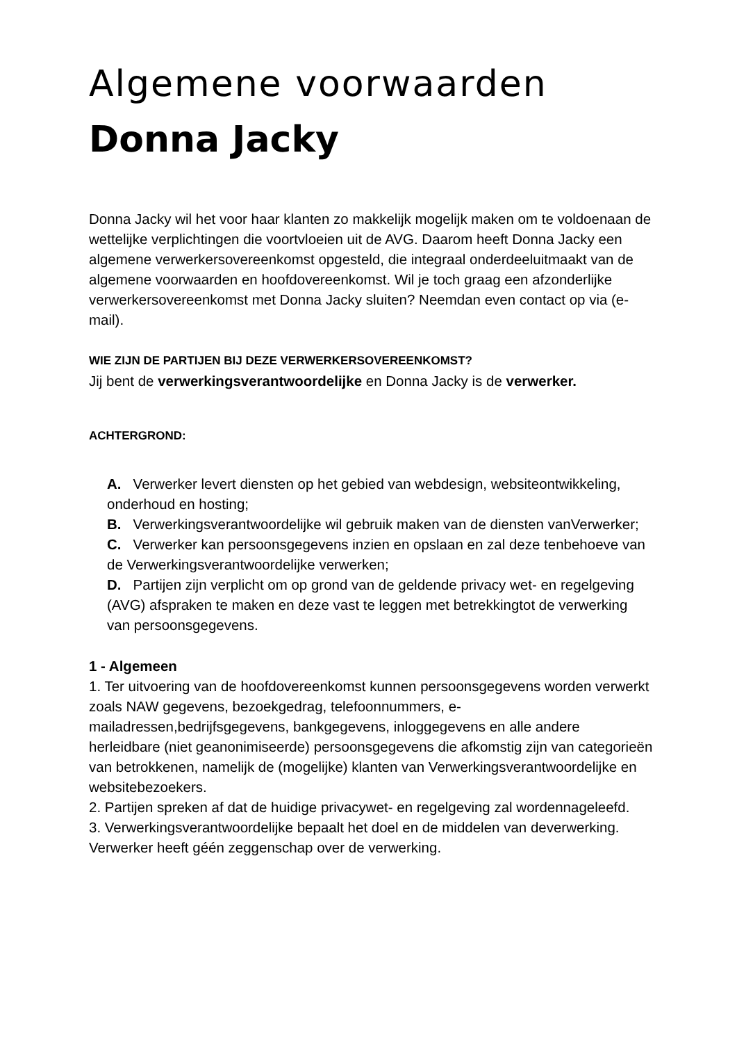Algemene voorwaarden
Donna Jacky
Donna Jacky wil het voor haar klanten zo makkelijk mogelijk maken om te voldoenaan de wettelijke verplichtingen die voortvloeien uit de AVG. Daarom heeft Donna Jacky een algemene verwerkersovereenkomst opgesteld, die integraal onderdeeluitmaakt van de algemene voorwaarden en hoofdovereenkomst. Wil je toch graag een afzonderlijke verwerkersovereenkomst met Donna Jacky sluiten? Neemdan even contact op via (e-mail).
WIE ZIJN DE PARTIJEN BIJ DEZE VERWERKERSOVEREENKOMST?
Jij bent de verwerkingsverantwoordelijke en Donna Jacky is de verwerker.
ACHTERGROND:
A. Verwerker levert diensten op het gebied van webdesign, websiteontwikkeling, onderhoud en hosting;
B. Verwerkingsverantwoordelijke wil gebruik maken van de diensten vanVerwerker;
C. Verwerker kan persoonsgegevens inzien en opslaan en zal deze tenbehoeve van de Verwerkingsverantwoordelijke verwerken;
D. Partijen zijn verplicht om op grond van de geldende privacy wet- en regelgeving (AVG) afspraken te maken en deze vast te leggen met betrekkingtot de verwerking van persoonsgegevens.
1 - Algemeen
1. Ter uitvoering van de hoofdovereenkomst kunnen persoonsgegevens worden verwerkt zoals NAW gegevens, bezoekgedrag, telefoonnummers, e-mailadressen,bedrijfsgegevens, bankgegevens, inloggegevens en alle andere herleidbare (niet geanonimiseerde) persoonsgegevens die afkomstig zijn van categorieën van betrokkenen, namelijk de (mogelijke) klanten van Verwerkingsverantwoordelijke en websitebezoekers.
2. Partijen spreken af dat de huidige privacywet- en regelgeving zal wordennageleefd.
3. Verwerkingsverantwoordelijke bepaalt het doel en de middelen van deverwerking. Verwerker heeft géén zeggenschap over de verwerking.